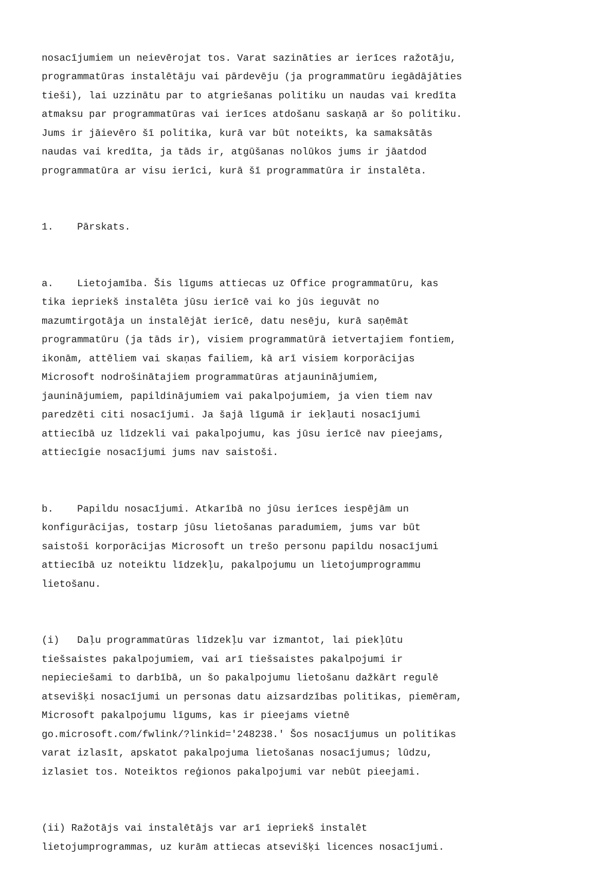nosacījumiem un neievērojat tos. Varat sazināties ar ierīces ražotāju, programmatūras instalētāju vai pārdevēju (ja programmatūru iegādājāties tieši), lai uzzinātu par to atgriešanas politiku un naudas vai kredīta atmaksu par programmatūras vai ierīces atdošanu saskaņā ar šo politiku. Jums ir jāievēro šī politika, kurā var būt noteikts, ka samaksātās naudas vai kredīta, ja tāds ir, atgūšanas nolūkos jums ir jāatdod programmatūra ar visu ierīci, kurā šī programmatūra ir instalēta.
1. Pārskats.
a. Lietojamība. Šis līgums attiecas uz Office programmatūru, kas tika iepriekš instalēta jūsu ierīcē vai ko jūs ieguvāt no mazumtirgotāja un instalējāt ierīcē, datu nesēju, kurā saņēmāt programmatūru (ja tāds ir), visiem programmatūrā ietvertajiem fontiem, ikonām, attēliem vai skaņas failiem, kā arī visiem korporācijas Microsoft nodrošinātajiem programmatūras atjauninājumiem, jauninājumiem, papildinājumiem vai pakalpojumiem, ja vien tiem nav paredzēti citi nosacījumi. Ja šajā līgumā ir iekļauti nosacījumi attiecībā uz līdzekli vai pakalpojumu, kas jūsu ierīcē nav pieejams, attiecīgie nosacījumi jums nav saistoši.
b. Papildu nosacījumi. Atkarībā no jūsu ierīces iespējām un konfigurācijas, tostarp jūsu lietošanas paradumiem, jums var būt saistoši korporācijas Microsoft un trešo personu papildu nosacījumi attiecībā uz noteiktu līdzekļu, pakalpojumu un lietojumprogrammu lietošanu.
(i) Daļu programmatūras līdzekļu var izmantot, lai piekļūtu tiešsaistes pakalpojumiem, vai arī tiešsaistes pakalpojumi ir nepieciešami to darbībā, un šo pakalpojumu lietošanu dažkārt regulē atsevišķi nosacījumi un personas datu aizsardzības politikas, piemēram, Microsoft pakalpojumu līgums, kas ir pieejams vietnē go.microsoft.com/fwlink/?linkid='248238.' Šos nosacījumus un politikas varat izlasīt, apskatot pakalpojuma lietošanas nosacījumus; lūdzu, izlasiet tos. Noteiktos reģionos pakalpojumi var nebūt pieejami.
(ii) Ražotājs vai instalētājs var arī iepriekš instalēt lietojumprogrammas, uz kurām attiecas atsevišķi licences nosacījumi.